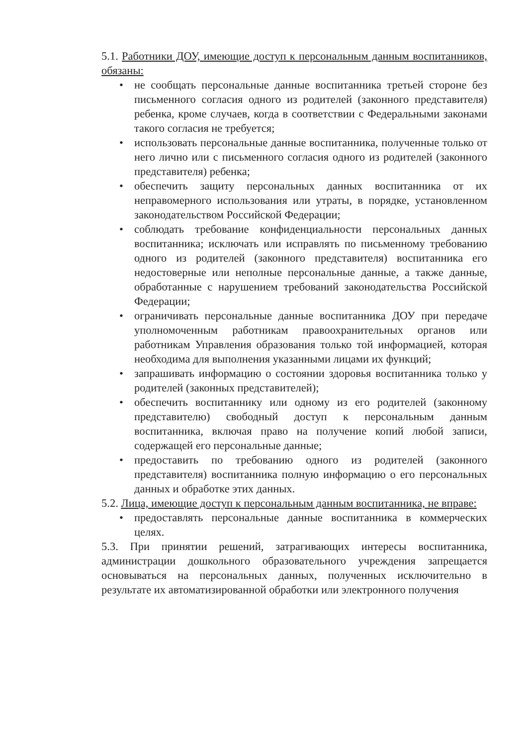5.1. Работники ДОУ, имеющие доступ к персональным данным воспитанников, обязаны:
• не сообщать персональные данные воспитанника третьей стороне без письменного согласия одного из родителей (законного представителя) ребенка, кроме случаев, когда в соответствии с Федеральными законами такого согласия не требуется;
• использовать персональные данные воспитанника, полученные только от него лично или с письменного согласия одного из родителей (законного представителя) ребенка;
• обеспечить защиту персональных данных воспитанника от их неправомерного использования или утраты, в порядке, установленном законодательством Российской Федерации;
• соблюдать требование конфиденциальности персональных данных воспитанника; исключать или исправлять по письменному требованию одного из родителей (законного представителя) воспитанника его недостоверные или неполные персональные данные, а также данные, обработанные с нарушением требований законодательства Российской Федерации;
• ограничивать персональные данные воспитанника ДОУ при передаче уполномоченным работникам правоохранительных органов или работникам Управления образования только той информацией, которая необходима для выполнения указанными лицами их функций;
• запрашивать информацию о состоянии здоровья воспитанника только у родителей (законных представителей);
• обеспечить воспитаннику или одному из его родителей (законному представителю) свободный доступ к персональным данным воспитанника, включая право на получение копий любой записи, содержащей его персональные данные;
• предоставить по требованию одного из родителей (законного представителя) воспитанника полную информацию о его персональных данных и обработке этих данных.
5.2. Лица, имеющие доступ к персональным данным воспитанника, не вправе:
• предоставлять персональные данные воспитанника в коммерческих целях.
5.3. При принятии решений, затрагивающих интересы воспитанника, администрации дошкольного образовательного учреждения запрещается основываться на персональных данных, полученных исключительно в результате их автоматизированной обработки или электронного получения